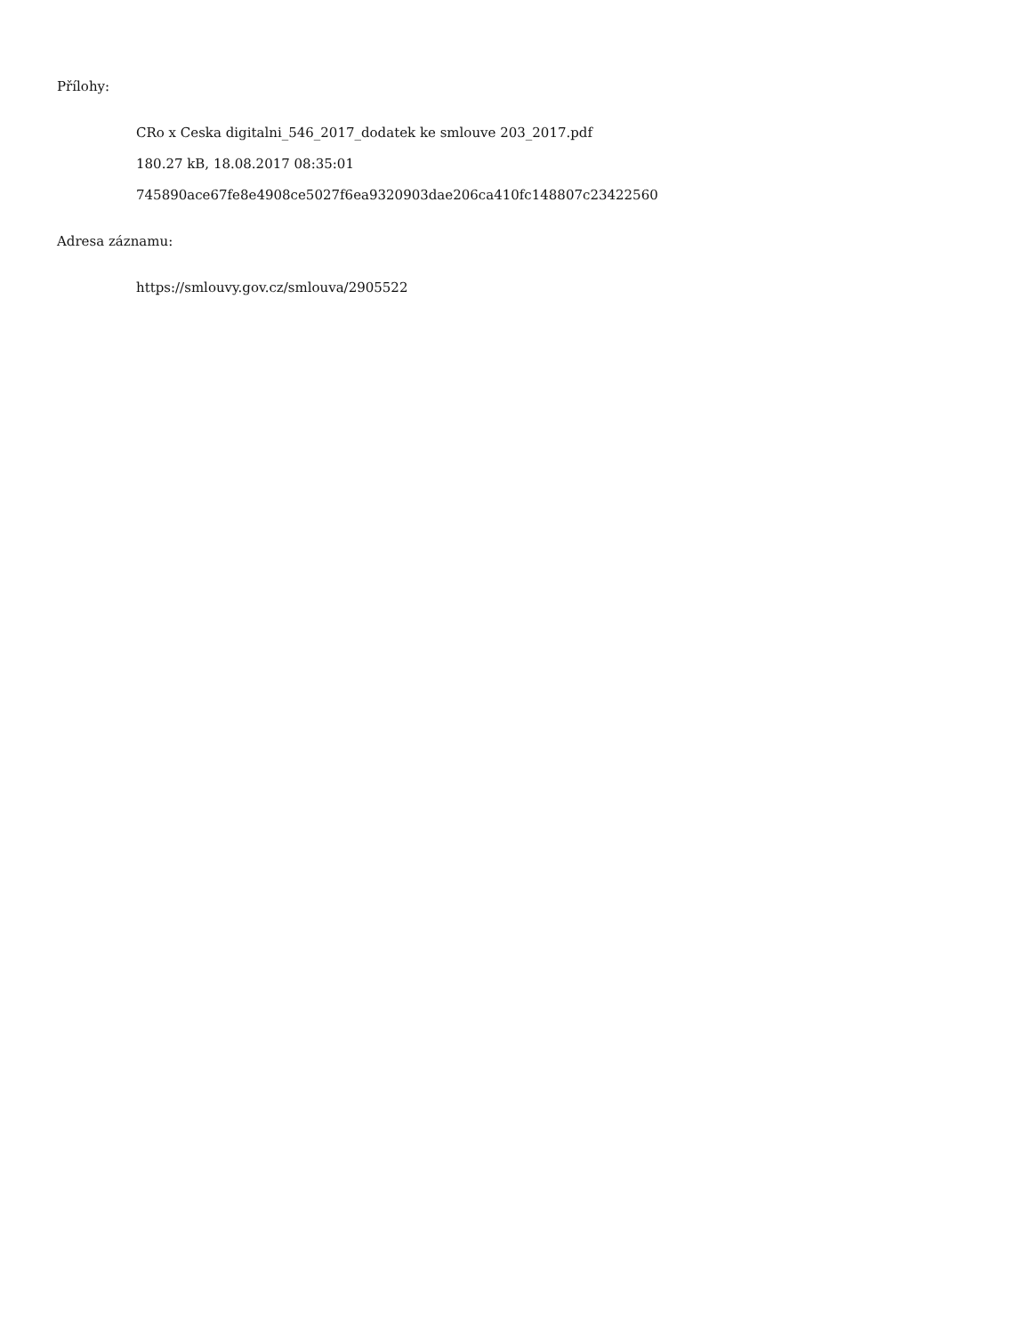Přílohy:
CRo x Ceska digitalni_546_2017_dodatek ke smlouve 203_2017.pdf
180.27 kB, 18.08.2017 08:35:01
745890ace67fe8e4908ce5027f6ea9320903dae206ca410fc148807c23422560
Adresa záznamu:
https://smlouvy.gov.cz/smlouva/2905522